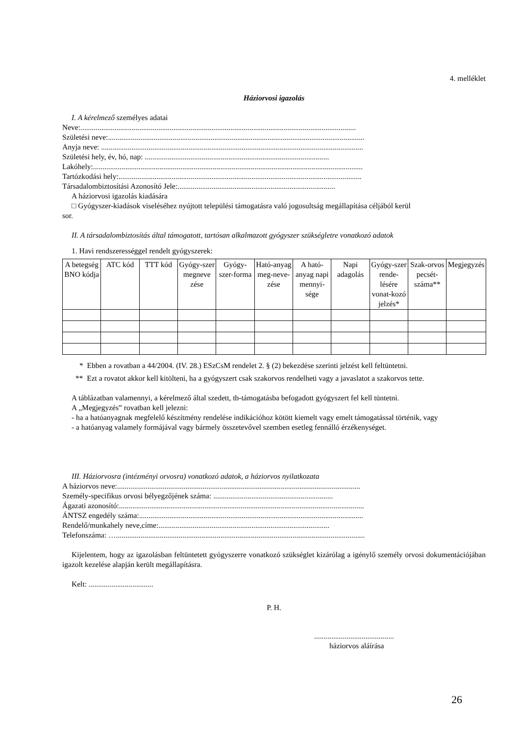4. melléklet
Háziorvosi igazolás
I. A kérelmező személyes adatai
Neve:.................................................................................................................................................
Születési neve:.......................................................................................................................................
Anyja neve: ..........................................................................................................................................
Születési hely, év, hó, nap: .................................................................................................
Lakóhely:..............................................................................................................................................
Tartózkodási hely:................................................................................................................................
Társadalombiztosítási Azonosító Jele:...................................................................................
A háziorvosi igazolás kiadására
□ Gyógyszer-kiadások viseléséhez nyújtott települési támogatásra való jogosultság megállapítása céljából kerül
sor.
II. A társadalombiztosítás által támogatott, tartósan alkalmazott gyógyszer szükségletre vonatkozó adatok
1. Havi rendszerességgel rendelt gyógyszerek:
| A betegség BNO kódja | ATC kód | TTT kód | Gyógy-szer megneve zése | Gyógy-szer-forma | Ható-anyag meg-neve-zése | A ható-anyag napi mennyi-sége | Napi adagolás | Gyógy-szer rende-lésére vonat-kozó jelzés* | Szak-orvos pecsét-száma** | Megjegyzés |
| --- | --- | --- | --- | --- | --- | --- | --- | --- | --- | --- |
* Ebben a rovatban a 44/2004. (IV. 28.) ESzCsM rendelet 2. § (2) bekezdése szerinti jelzést kell feltüntetni.
** Ezt a rovatot akkor kell kitölteni, ha a gyógyszert csak szakorvos rendelheti vagy a javaslatot a szakorvos tette.
A táblázatban valamennyi, a kérelmező által szedett, tb-támogatásba befogadott gyógyszert fel kell tüntetni.
A „Megjegyzés” rovatban kell jelezni:
- ha a hatóanyagnak megfelelő készítmény rendelése indikációhoz kötött kiemelt vagy emelt támogatással történik, vagy
- a hatóanyag valamely formájával vagy bármely összetevővel szemben esetleg fennálló érzékenységet.
III. Háziorvosra (intézményi orvosra) vonatkozó adatok, a háziorvos nyilatkozata
A háziorvos neve:................................................................................................................................
Személy-specifikus orvosi bélyegzőjének száma: ...............................................................
Ágazati azonosító:.................................................................................................................................
ÁNTSZ engedély száma:......................................................................................................................
Rendelő/munkahely neve,címe:..........................................................................................
Telefonszáma: …...................................................................................................................................
Kijelentem, hogy az igazolásban feltüntetett gyógyszerre vonatkozó szükséglet kizárólag a igénylő személy orvosi dokumentációjában igazolt kezelése alapján került megállapításra.
Kelt: ..................................
P. H.
..........................................
háziorvos aláírása
26